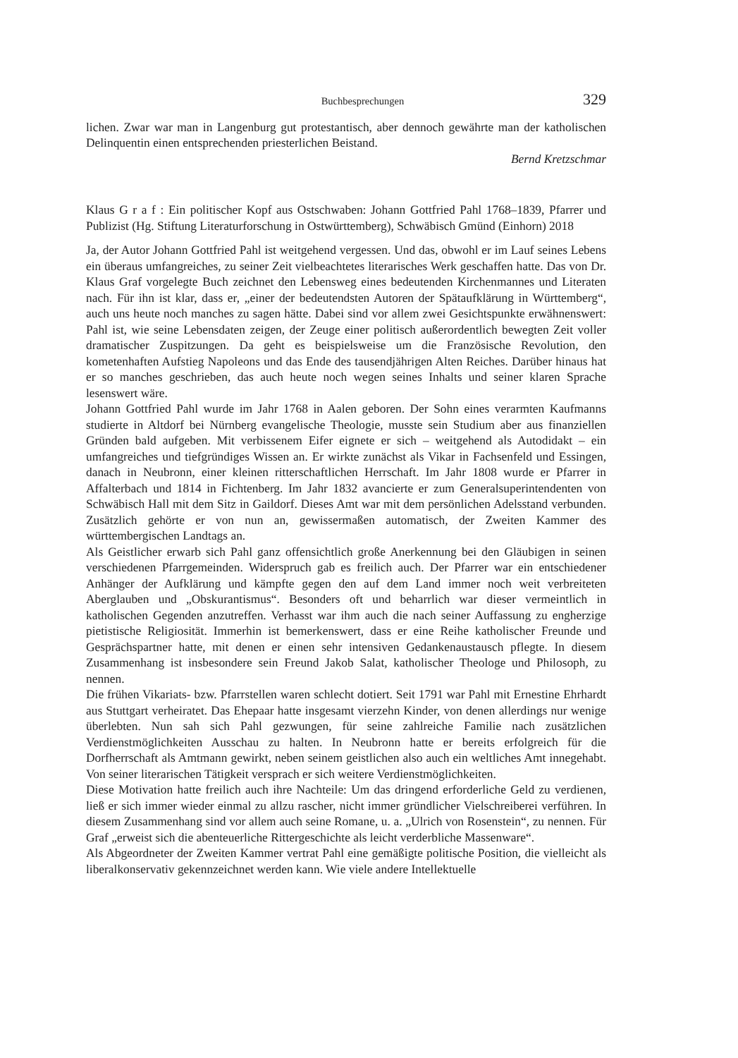Buchbesprechungen 329
lichen. Zwar war man in Langenburg gut protestantisch, aber dennoch gewährte man der katholischen Delinquentin einen entsprechenden priesterlichen Beistand.
Bernd Kretzschmar
Klaus G r a f : Ein politischer Kopf aus Ostschwaben: Johann Gottfried Pahl 1768–1839, Pfarrer und Publizist (Hg. Stiftung Literaturforschung in Ostwürttemberg), Schwäbisch Gmünd (Einhorn) 2018
Ja, der Autor Johann Gottfried Pahl ist weitgehend vergessen. Und das, obwohl er im Lauf seines Lebens ein überaus umfangreiches, zu seiner Zeit vielbeachtetes literarisches Werk geschaffen hatte. Das von Dr. Klaus Graf vorgelegte Buch zeichnet den Lebensweg eines bedeutenden Kirchenmannes und Literaten nach. Für ihn ist klar, dass er, „einer der bedeutendsten Autoren der Spätaufklärung in Württemberg“, auch uns heute noch manches zu sagen hätte. Dabei sind vor allem zwei Gesichtspunkte erwähnenswert: Pahl ist, wie seine Lebensdaten zeigen, der Zeuge einer politisch außerordentlich bewegten Zeit voller dramatischer Zuspitzungen. Da geht es beispielsweise um die Französische Revolution, den kometenhaften Aufstieg Napoleons und das Ende des tausendjährigen Alten Reiches. Darüber hinaus hat er so manches geschrieben, das auch heute noch wegen seines Inhalts und seiner klaren Sprache lesenswert wäre.
Johann Gottfried Pahl wurde im Jahr 1768 in Aalen geboren. Der Sohn eines verarmten Kaufmanns studierte in Altdorf bei Nürnberg evangelische Theologie, musste sein Studium aber aus finanziellen Gründen bald aufgeben. Mit verbissenem Eifer eignete er sich – weitgehend als Autodidakt – ein umfangreiches und tiefgründiges Wissen an. Er wirkte zunächst als Vikar in Fachsenfeld und Essingen, danach in Neubronn, einer kleinen ritterschaftlichen Herrschaft. Im Jahr 1808 wurde er Pfarrer in Affalterbach und 1814 in Fichtenberg. Im Jahr 1832 avancierte er zum Generalsuperintendenten von Schwäbisch Hall mit dem Sitz in Gaildorf. Dieses Amt war mit dem persönlichen Adelsstand verbunden. Zusätzlich gehörte er von nun an, gewissermaßen automatisch, der Zweiten Kammer des württembergischen Landtags an.
Als Geistlicher erwarb sich Pahl ganz offensichtlich große Anerkennung bei den Gläubigen in seinen verschiedenen Pfarrgemeinden. Widerspruch gab es freilich auch. Der Pfarrer war ein entschiedener Anhänger der Aufklärung und kämpfte gegen den auf dem Land immer noch weit verbreiteten Aberglauben und „Obskurantismus“. Besonders oft und beharrlich war dieser vermeintlich in katholischen Gegenden anzutreffen. Verhasst war ihm auch die nach seiner Auffassung zu engherzige pietistische Religiosität. Immerhin ist bemerkenswert, dass er eine Reihe katholischer Freunde und Gesprächspartner hatte, mit denen er einen sehr intensiven Gedankenaustausch pflegte. In diesem Zusammenhang ist insbesondere sein Freund Jakob Salat, katholischer Theologe und Philosoph, zu nennen.
Die frühen Vikariats- bzw. Pfarrstellen waren schlecht dotiert. Seit 1791 war Pahl mit Ernestine Ehrhardt aus Stuttgart verheiratet. Das Ehepaar hatte insgesamt vierzehn Kinder, von denen allerdings nur wenige überlebten. Nun sah sich Pahl gezwungen, für seine zahlreiche Familie nach zusätzlichen Verdienstmöglichkeiten Ausschau zu halten. In Neubronn hatte er bereits erfolgreich für die Dorfherrschaft als Amtmann gewirkt, neben seinem geistlichen also auch ein weltliches Amt innegehabt. Von seiner literarischen Tätigkeit versprach er sich weitere Verdienstmöglichkeiten.
Diese Motivation hatte freilich auch ihre Nachteile: Um das dringend erforderliche Geld zu verdienen, ließ er sich immer wieder einmal zu allzu rascher, nicht immer gründlicher Vielschreiberei verführen. In diesem Zusammenhang sind vor allem auch seine Romane, u. a. „Ulrich von Rosenstein“, zu nennen. Für Graf „erweist sich die abenteuerliche Rittergeschichte als leicht verderbliche Massenware“.
Als Abgeordneter der Zweiten Kammer vertrat Pahl eine gemäßigte politische Position, die vielleicht als liberalkonservativ gekennzeichnet werden kann. Wie viele andere Intellektuelle